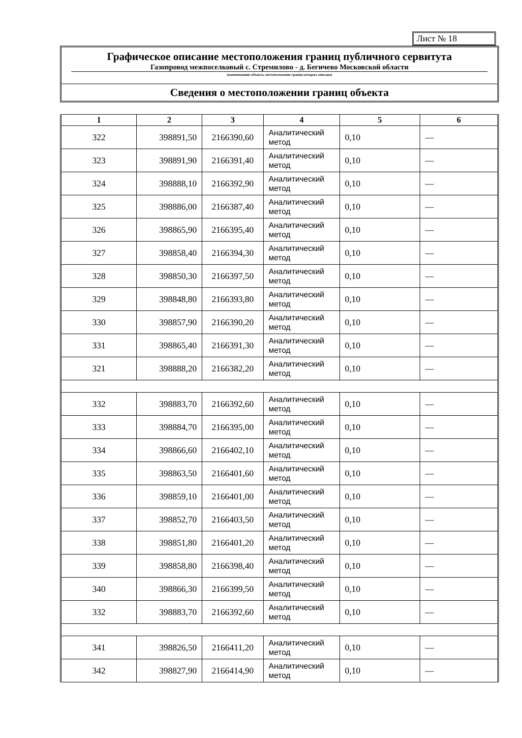Лист № 18
Графическое описание местоположения границ публичного сервитута
Газопровод межпоселковый с. Стремилово - д. Бегичево Московской области
(наименование объекта, местоположение границ которого описано)
Сведения о местоположении границ объекта
| 1 | 2 | 3 | 4 | 5 | 6 |
| --- | --- | --- | --- | --- | --- |
| 322 | 398891,50 | 2166390,60 | Аналитический метод | 0,10 | — |
| 323 | 398891,90 | 2166391,40 | Аналитический метод | 0,10 | — |
| 324 | 398888,10 | 2166392,90 | Аналитический метод | 0,10 | — |
| 325 | 398886,00 | 2166387,40 | Аналитический метод | 0,10 | — |
| 326 | 398865,90 | 2166395,40 | Аналитический метод | 0,10 | — |
| 327 | 398858,40 | 2166394,30 | Аналитический метод | 0,10 | — |
| 328 | 398850,30 | 2166397,50 | Аналитический метод | 0,10 | — |
| 329 | 398848,80 | 2166393,80 | Аналитический метод | 0,10 | — |
| 330 | 398857,90 | 2166390,20 | Аналитический метод | 0,10 | — |
| 331 | 398865,40 | 2166391,30 | Аналитический метод | 0,10 | — |
| 321 | 398888,20 | 2166382,20 | Аналитический метод | 0,10 | — |
| 332 | 398883,70 | 2166392,60 | Аналитический метод | 0,10 | — |
| 333 | 398884,70 | 2166395,00 | Аналитический метод | 0,10 | — |
| 334 | 398866,60 | 2166402,10 | Аналитический метод | 0,10 | — |
| 335 | 398863,50 | 2166401,60 | Аналитический метод | 0,10 | — |
| 336 | 398859,10 | 2166401,00 | Аналитический метод | 0,10 | — |
| 337 | 398852,70 | 2166403,50 | Аналитический метод | 0,10 | — |
| 338 | 398851,80 | 2166401,20 | Аналитический метод | 0,10 | — |
| 339 | 398858,80 | 2166398,40 | Аналитический метод | 0,10 | — |
| 340 | 398866,30 | 2166399,50 | Аналитический метод | 0,10 | — |
| 332 | 398883,70 | 2166392,60 | Аналитический метод | 0,10 | — |
| 341 | 398826,50 | 2166411,20 | Аналитический метод | 0,10 | — |
| 342 | 398827,90 | 2166414,90 | Аналитический метод | 0,10 | — |